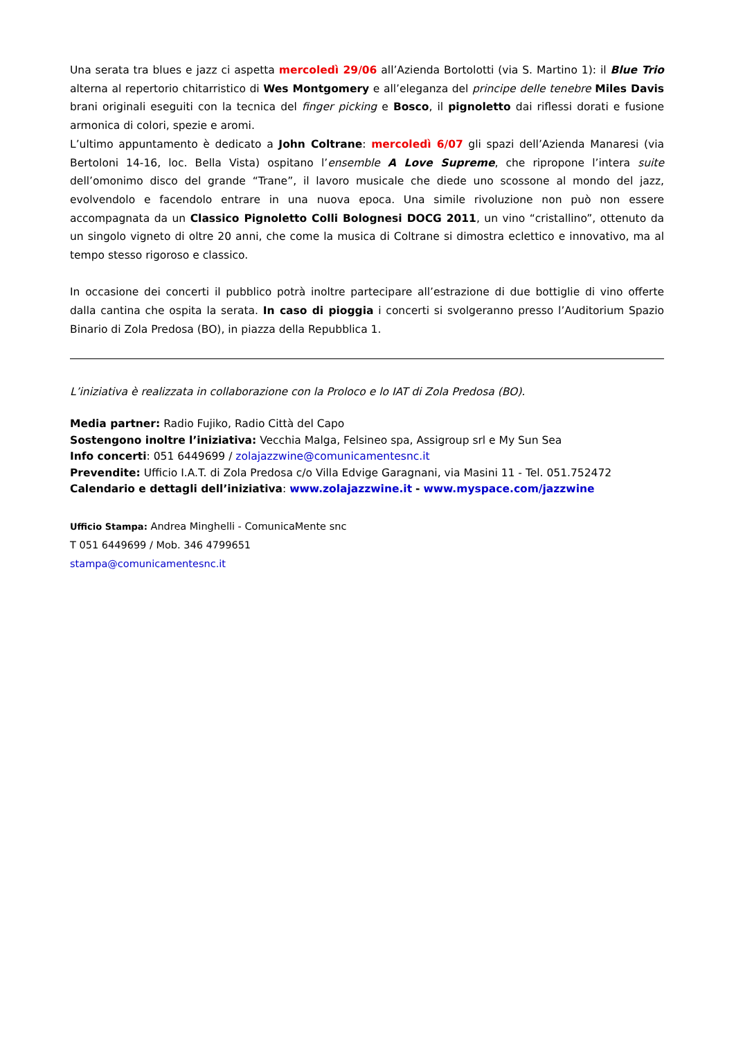Una serata tra blues e jazz ci aspetta mercoledì 29/06 all’Azienda Bortolotti (via S. Martino 1): il Blue Trio alterna al repertorio chitarristico di Wes Montgomery e all’eleganza del principe delle tenebre Miles Davis brani originali eseguiti con la tecnica del finger picking e Bosco, il pignoletto dai riflessi dorati e fusione armonica di colori, spezie e aromi.
L’ultimo appuntamento è dedicato a John Coltrane: mercoledì 6/07 gli spazi dell’Azienda Manaresi (via Bertoloni 14-16, loc. Bella Vista) ospitano l’ensemble A Love Supreme, che ripropone l’intera suite dell’omonimo disco del grande “Trane”, il lavoro musicale che diede uno scossone al mondo del jazz, evolvendolo e facendolo entrare in una nuova epoca. Una simile rivoluzione non può non essere accompagnata da un Classico Pignoletto Colli Bolognesi DOCG 2011, un vino “cristallino”, ottenuto da un singolo vigneto di oltre 20 anni, che come la musica di Coltrane si dimostra eclettico e innovativo, ma al tempo stesso rigoroso e classico.
In occasione dei concerti il pubblico potrà inoltre partecipare all’estrazione di due bottiglie di vino offerte dalla cantina che ospita la serata. In caso di pioggia i concerti si svolgeranno presso l’Auditorium Spazio Binario di Zola Predosa (BO), in piazza della Repubblica 1.
L’iniziativa è realizzata in collaborazione con la Proloco e lo IAT di Zola Predosa (BO).
Media partner: Radio Fujiko, Radio Città del Capo
Sostengono inoltre l’iniziativa: Vecchia Malga, Felsineo spa, Assigroup srl e My Sun Sea
Info concerti: 051 6449699 / zolajazzwine@comunicamentesnc.it
Prevendite: Ufficio I.A.T. di Zola Predosa c/o Villa Edvige Garagnani, via Masini 11 - Tel. 051.752472
Calendario e dettagli dell’iniziativa: www.zolajazzwine.it - www.myspace.com/jazzwine
Ufficio Stampa: Andrea Minghelli - ComunicaMente snc
T 051 6449699 / Mob. 346 4799651
stampa@comunicamentesnc.it